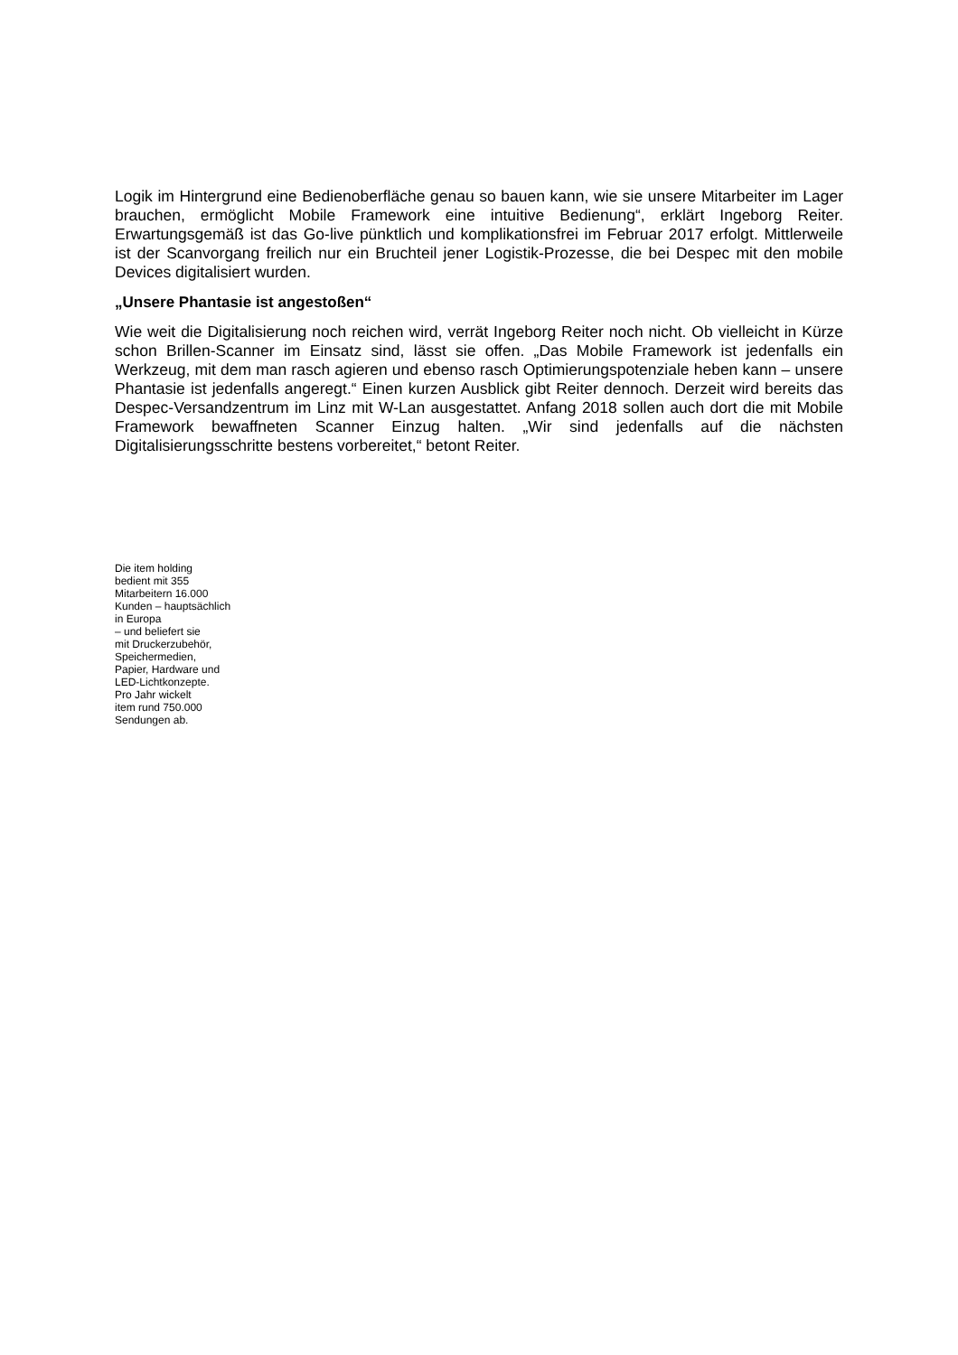Logik im Hintergrund eine Bedienoberfläche genau so bauen kann, wie sie unsere Mitarbeiter im Lager brauchen, ermöglicht Mobile Framework eine intuitive Bedienung“, erklärt Ingeborg Reiter. Erwartungsgemäß ist das Go-live pünktlich und komplikationsfrei im Februar 2017 erfolgt. Mittlerweile ist der Scanvorgang freilich nur ein Bruchteil jener Logistik-Prozesse, die bei Despec mit den mobile Devices digitalisiert wurden.
„Unsere Phantasie ist angestoßen“
Wie weit die Digitalisierung noch reichen wird, verrät Ingeborg Reiter noch nicht. Ob vielleicht in Kürze schon Brillen-Scanner im Einsatz sind, lässt sie offen. „Das Mobile Framework ist jedenfalls ein Werkzeug, mit dem man rasch agieren und ebenso rasch Optimierungspotenziale heben kann – unsere Phantasie ist jedenfalls angeregt.“ Einen kurzen Ausblick gibt Reiter dennoch. Derzeit wird bereits das Despec-Versandzentrum im Linz mit W-Lan ausgestattet. Anfang 2018 sollen auch dort die mit Mobile Framework bewaffneten Scanner Einzug halten. „Wir sind jedenfalls auf die nächsten Digitalisierungsschritte bestens vorbereitet,“ betont Reiter.
Die item holding
bedient mit 355
Mitarbeitern 16.000
Kunden – hauptsächlich
in Europa
– und beliefert sie
mit Druckerzubehör,
Speichermedien,
Papier, Hardware und
LED-Lichtkonzepte.
Pro Jahr wickelt
item rund 750.000
Sendungen ab.